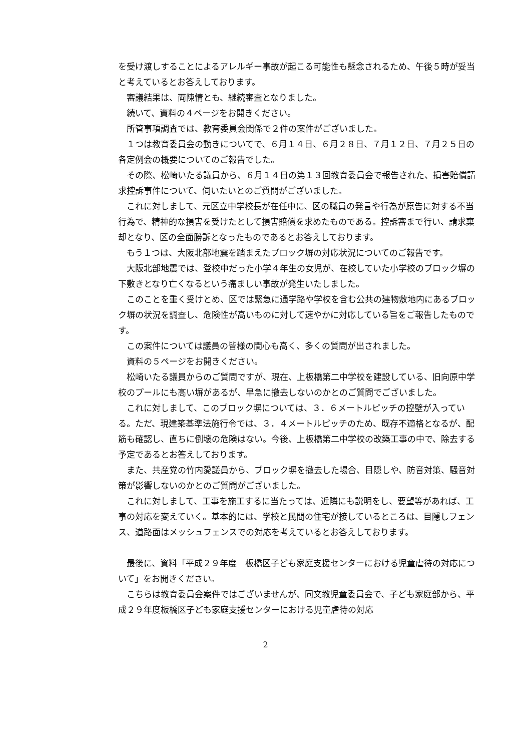を受け渡しすることによるアレルギー事故が起こる可能性も懸念されるため、午後５時が妥当と考えているとお答えしております。
審議結果は、両陳情とも、継続審査となりました。
続いて、資料の４ページをお開きください。
所管事項調査では、教育委員会関係で２件の案件がございました。
１つは教育委員会の動きについてで、６月１４日、６月２８日、７月１２日、７月２５日の各定例会の概要についてのご報告でした。
その際、松崎いたる議員から、６月１４日の第１３回教育委員会で報告された、損害賠償請求控訴事件について、伺いたいとのご質問がございました。
これに対しまして、元区立中学校長が在任中に、区の職員の発言や行為が原告に対する不当行為で、精神的な損害を受けたとして損害賠償を求めたものである。控訴審まで行い、請求棄却となり、区の全面勝訴となったものであるとお答えしております。
もう１つは、大阪北部地震を踏まえたブロック塀の対応状況についてのご報告です。
大阪北部地震では、登校中だった小学４年生の女児が、在校していた小学校のブロック塀の下敷きとなり亡くなるという痛ましい事故が発生いたしました。
このことを重く受けとめ、区では緊急に通学路や学校を含む公共の建物敷地内にあるブロック塀の状況を調査し、危険性が高いものに対して速やかに対応している旨をご報告したものです。
この案件については議員の皆様の関心も高く、多くの質問が出されました。
資料の５ページをお開きください。
松崎いたる議員からのご質問ですが、現在、上板橋第二中学校を建設している、旧向原中学校のプールにも高い塀があるが、早急に撤去しないのかとのご質問でございました。
これに対しまして、このブロック塀については、３．６メートルピッチの控壁が入っている。ただ、現建築基準法施行令では、３．４メートルピッチのため、既存不適格となるが、配筋も確認し、直ちに倒壊の危険はない。今後、上板橋第二中学校の改築工事の中で、除去する予定であるとお答えしております。
また、共産党の竹内愛議員から、ブロック塀を撤去した場合、目隠しや、防音対策、騒音対策が影響しないのかとのご質問がございました。
これに対しまして、工事を施工するに当たっては、近隣にも説明をし、要望等があれば、工事の対応を変えていく。基本的には、学校と民間の住宅が接しているところは、目隠しフェンス、道路面はメッシュフェンスでの対応を考えているとお答えしております。
最後に、資料「平成２９年度　板橋区子ども家庭支援センターにおける児童虐待の対応について」をお開きください。
こちらは教育委員会案件ではございませんが、同文教児童委員会で、子ども家庭部から、平成２９年度板橋区子ども家庭支援センターにおける児童虐待の対応
2